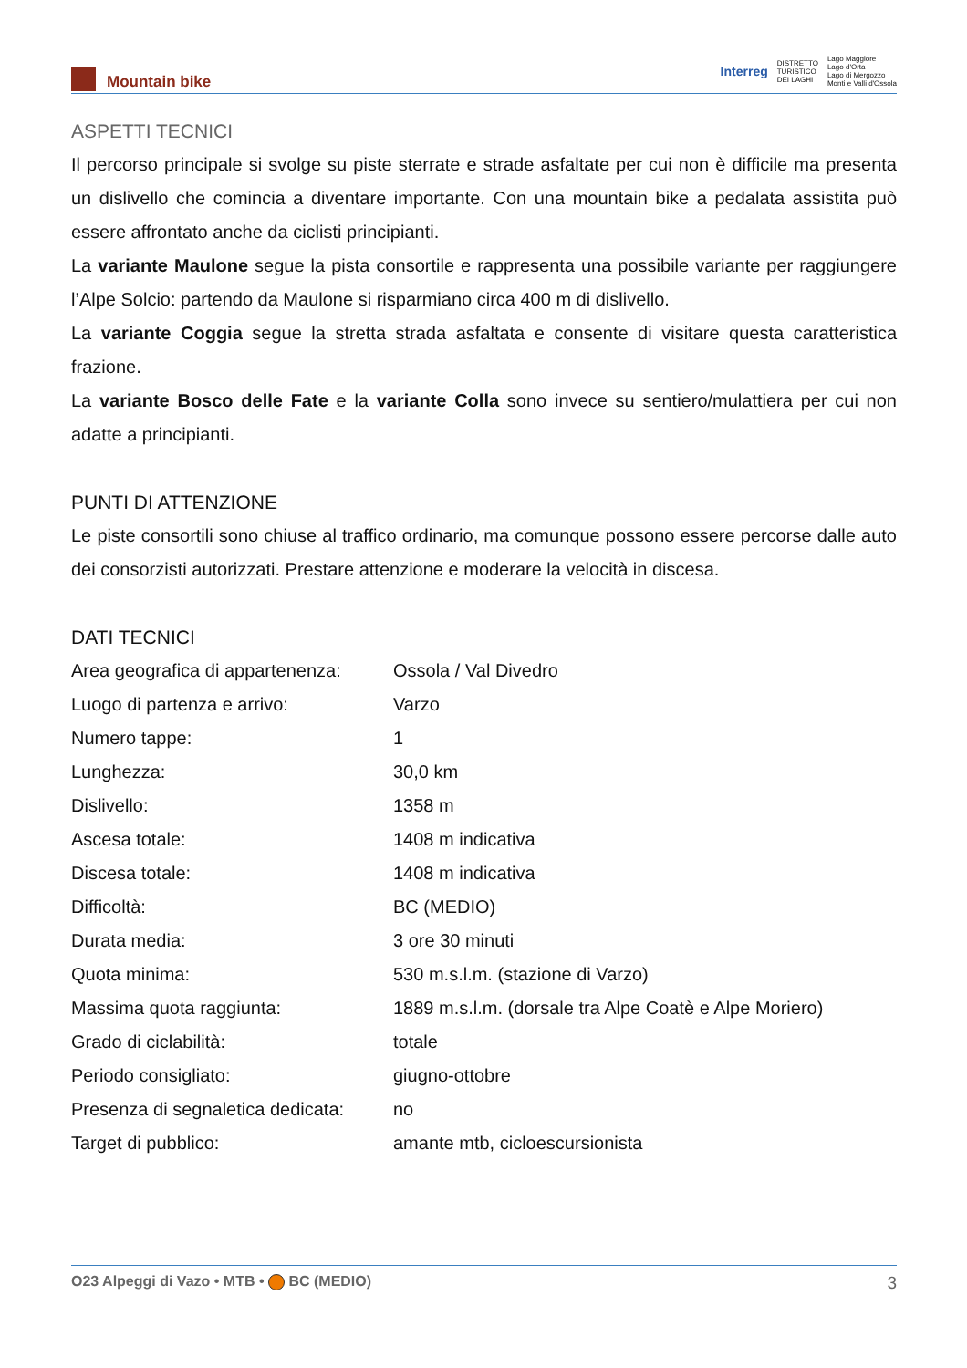Mountain bike
Interreg DISTRETTO
TURISTICO
DEI LAGHI Lago Maggiore
Lago d'Orta
Lago di Mergozzo
Monti e Valli d'Ossola
ASPETTI TECNICI
Il percorso principale si svolge su piste sterrate e strade asfaltate per cui non è difficile ma presenta un dislivello che comincia a diventare importante. Con una mountain bike a pedalata assistita può essere affrontato anche da ciclisti principianti.
La variante Maulone segue la pista consortile e rappresenta una possibile variante per raggiungere l’Alpe Solcio: partendo da Maulone si risparmiano circa 400 m di dislivello.
La variante Coggia segue la stretta strada asfaltata e consente di visitare questa caratteristica frazione.
La variante Bosco delle Fate e la variante Colla sono invece su sentiero/mulattiera per cui non adatte a principianti.
PUNTI DI ATTENZIONE
Le piste consortili sono chiuse al traffico ordinario, ma comunque possono essere percorse dalle auto dei consorzisti autorizzati. Prestare attenzione e moderare la velocità in discesa.
DATI TECNICI
| Area geografica di appartenenza: | Ossola / Val Divedro |
| Luogo di partenza e arrivo: | Varzo |
| Numero tappe: | 1 |
| Lunghezza: | 30,0 km |
| Dislivello: | 1358 m |
| Ascesa totale: | 1408 m indicativa |
| Discesa totale: | 1408 m indicativa |
| Difficoltà: | BC (MEDIO) |
| Durata media: | 3 ore 30 minuti |
| Quota minima: | 530 m.s.l.m. (stazione di Varzo) |
| Massima quota raggiunta: | 1889 m.s.l.m. (dorsale tra Alpe Coatè e Alpe Moriero) |
| Grado di ciclabilità: | totale |
| Periodo consigliato: | giugno-ottobre |
| Presenza di segnaletica dedicata: | no |
| Target di pubblico: | amante mtb, cicloescursionista |
O23 Alpeggi di Vazo • MTB • BC (MEDIO) 3